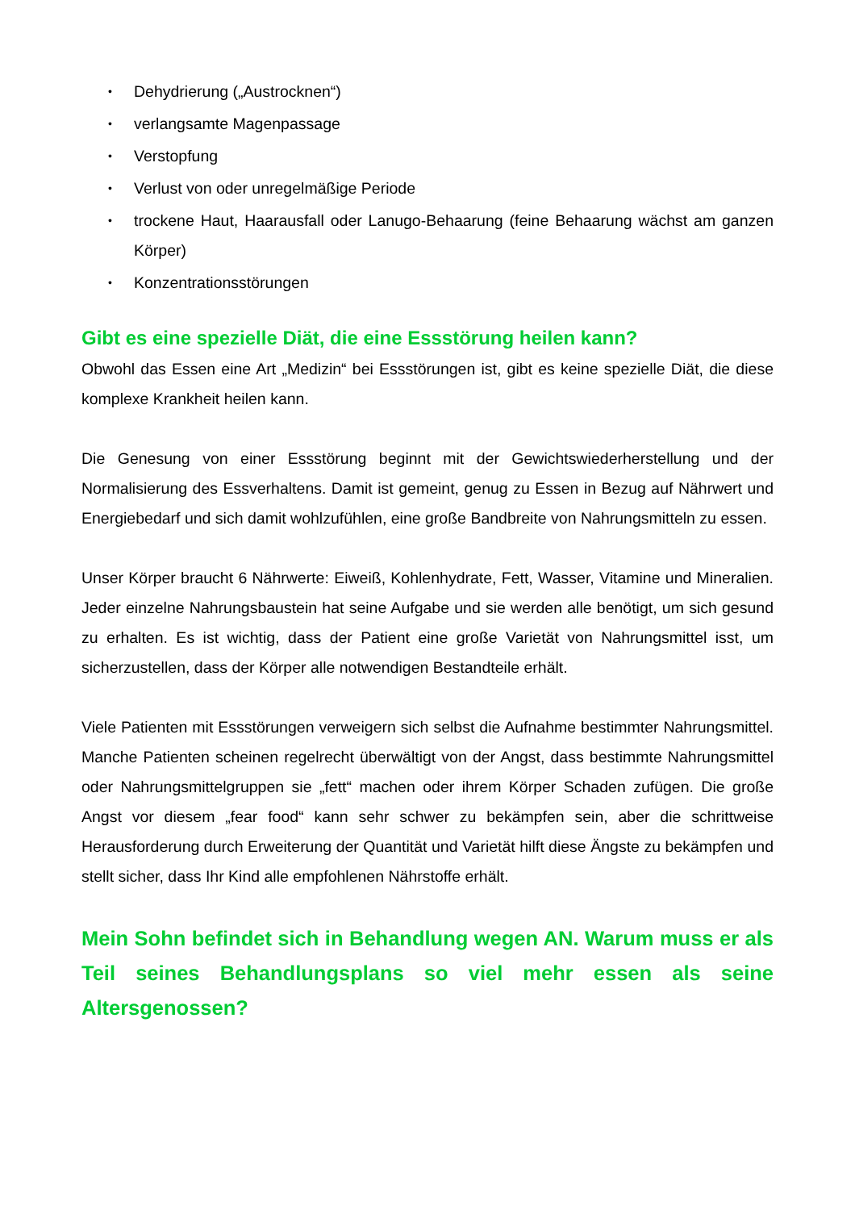• Dehydrierung („Austrocknen“)
• verlangsamte Magenpassage
• Verstopfung
• Verlust von oder unregelmäßige Periode
• trockene Haut, Haarausfall oder Lanugo-Behaarung (feine Behaarung wächst am ganzen Körper)
• Konzentrationsstörungen
Gibt es eine spezielle Diät, die eine Essstörung heilen kann?
Obwohl das Essen eine Art „Medizin“ bei Essstörungen ist, gibt es keine spezielle Diät, die diese komplexe Krankheit heilen kann.
Die Genesung von einer Essstörung beginnt mit der Gewichtswiederherstellung und der Normalisierung des Essverhaltens. Damit ist gemeint, genug zu Essen in Bezug auf Nährwert und Energiebedarf und sich damit wohlzufühlen, eine große Bandbreite von Nahrungsmitteln zu essen.
Unser Körper braucht 6 Nährwerte: Eiweiß, Kohlenhydrate, Fett, Wasser, Vitamine und Mineralien. Jeder einzelne Nahrungsbaustein hat seine Aufgabe und sie werden alle benötigt, um sich gesund zu erhalten. Es ist wichtig, dass der Patient eine große Varietät von Nahrungsmittel isst, um sicherzustellen, dass der Körper alle notwendigen Bestandteile erhält.
Viele Patienten mit Essstörungen verweigern sich selbst die Aufnahme bestimmter Nahrungsmittel. Manche Patienten scheinen regelrecht überwältigt von der Angst, dass bestimmte Nahrungsmittel oder Nahrungsmittelgruppen sie „fett“ machen oder ihrem Körper Schaden zufügen. Die große Angst vor diesem „fear food“ kann sehr schwer zu bekämpfen sein, aber die schrittweise Herausforderung durch Erweiterung der Quantität und Varietät hilft diese Ängste zu bekämpfen und stellt sicher, dass Ihr Kind alle empfohlenen Nährstoffe erhält.
Mein Sohn befindet sich in Behandlung wegen AN. Warum muss er als Teil seines Behandlungsplans so viel mehr essen als seine Altersgenossen?